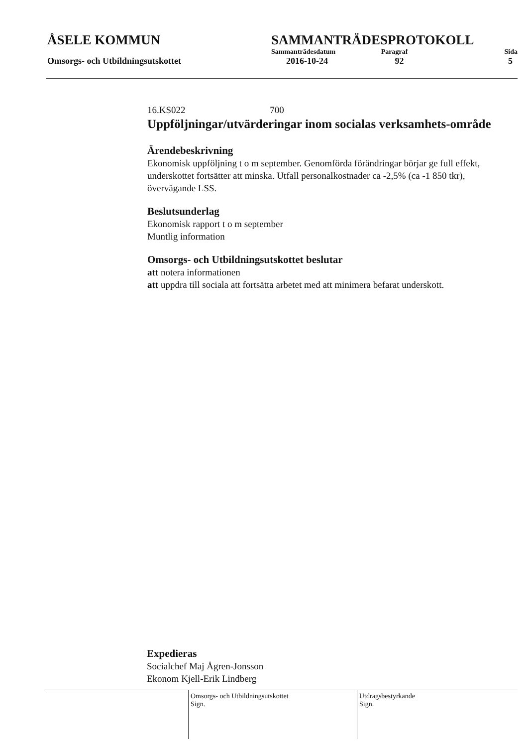ÅSELE KOMMUN SAMMANTRÄDESPROTOKOLL
Sammanträdesdatum Paragraf Sida
Omsorgs- och Utbildningsutskottet 2016-10-24 92 5
16.KS022 700
Uppföljningar/utvärderingar inom socialas verksamhets-område
Ärendebeskrivning
Ekonomisk uppföljning t o m september. Genomförda förändringar börjar ge full effekt, underskottet fortsätter att minska. Utfall personalkostnader ca -2,5% (ca -1 850 tkr), övervägande LSS.
Beslutsunderlag
Ekonomisk rapport t o m september
Muntlig information
Omsorgs- och Utbildningsutskottet beslutar
att notera informationen
att uppdra till sociala att fortsätta arbetet med att minimera befarat underskott.
Expedieras
Socialchef Maj Ågren-Jonsson
Ekonom Kjell-Erik Lindberg
Omsorgs- och Utbildningsutskottet
Sign.
Utdragsbestyrkande
Sign.